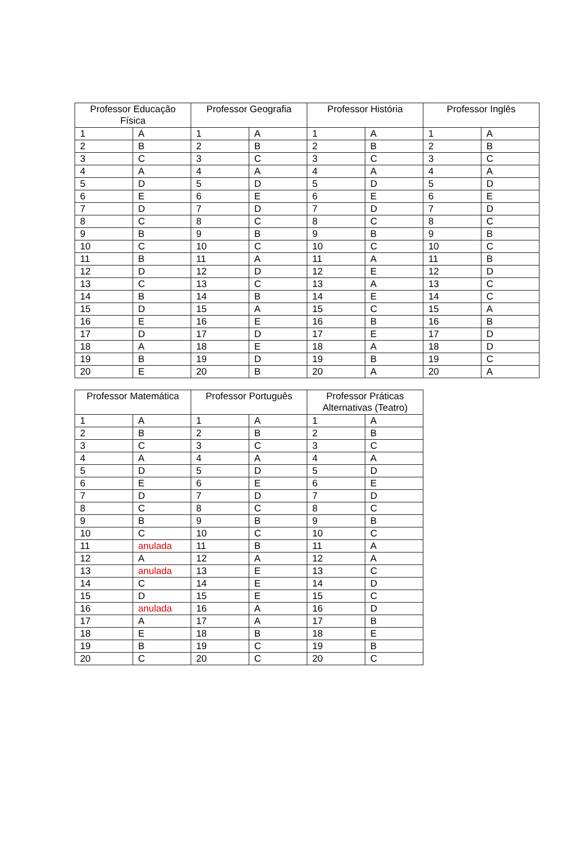| Professor Educação Física | | Professor Geografia | | Professor História | | Professor Inglês | |
| --- | --- | --- | --- | --- | --- | --- | --- |
| 1 | A | 1 | A | 1 | A | 1 | A |
| 2 | B | 2 | B | 2 | B | 2 | B |
| 3 | C | 3 | C | 3 | C | 3 | C |
| 4 | A | 4 | A | 4 | A | 4 | A |
| 5 | D | 5 | D | 5 | D | 5 | D |
| 6 | E | 6 | E | 6 | E | 6 | E |
| 7 | D | 7 | D | 7 | D | 7 | D |
| 8 | C | 8 | C | 8 | C | 8 | C |
| 9 | B | 9 | B | 9 | B | 9 | B |
| 10 | C | 10 | C | 10 | C | 10 | C |
| 11 | B | 11 | A | 11 | A | 11 | B |
| 12 | D | 12 | D | 12 | E | 12 | D |
| 13 | C | 13 | C | 13 | A | 13 | C |
| 14 | B | 14 | B | 14 | E | 14 | C |
| 15 | D | 15 | A | 15 | C | 15 | A |
| 16 | E | 16 | E | 16 | B | 16 | B |
| 17 | D | 17 | D | 17 | E | 17 | D |
| 18 | A | 18 | E | 18 | A | 18 | D |
| 19 | B | 19 | D | 19 | B | 19 | C |
| 20 | E | 20 | B | 20 | A | 20 | A |
| Professor Matemática | | Professor Português | | Professor Práticas Alternativas (Teatro) | |
| --- | --- | --- | --- | --- | --- |
| 1 | A | 1 | A | 1 | A |
| 2 | B | 2 | B | 2 | B |
| 3 | C | 3 | C | 3 | C |
| 4 | A | 4 | A | 4 | A |
| 5 | D | 5 | D | 5 | D |
| 6 | E | 6 | E | 6 | E |
| 7 | D | 7 | D | 7 | D |
| 8 | C | 8 | C | 8 | C |
| 9 | B | 9 | B | 9 | B |
| 10 | C | 10 | C | 10 | C |
| 11 | anulada | 11 | B | 11 | A |
| 12 | A | 12 | A | 12 | A |
| 13 | anulada | 13 | E | 13 | C |
| 14 | C | 14 | E | 14 | D |
| 15 | D | 15 | E | 15 | C |
| 16 | anulada | 16 | A | 16 | D |
| 17 | A | 17 | A | 17 | B |
| 18 | E | 18 | B | 18 | E |
| 19 | B | 19 | C | 19 | B |
| 20 | C | 20 | C | 20 | C |